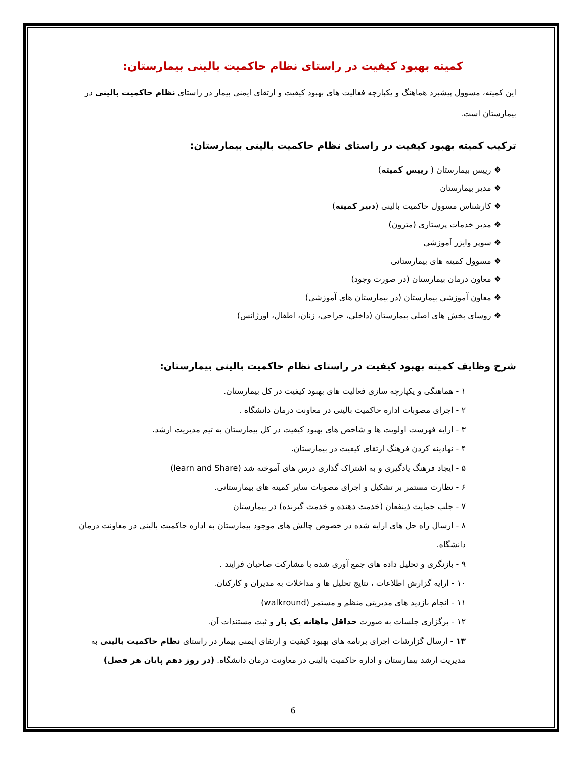کمیته بهبود کیفیت در راستای نظام حاکمیت بالینی بیمارستان:
این کمیته، مسوول پیشبرد هماهنگ و یکپارچه فعالیت های بهبود کیفیت و ارتقای ایمنی بیمار در راستای نظام حاکمیت بالینی در بیمارستان است.
ترکیب کمیته بهبود کیفیت در راستای نظام حاکمیت بالینی بیمارستان:
❖ رییس بیمارستان ( رییس کمیته)
❖ مدیر بیمارستان
❖ کارشناس مسوول حاکمیت بالینی (دبیر کمیته)
❖ مدیر خدمات پرستاری (مترون)
❖ سوپر وایزر آموزشی
❖ مسوول کمیته های بیمارستانی
❖ معاون درمان بیمارستان (در صورت وجود)
❖ معاون آموزشی بیمارستان (در بیمارستان های آموزشی)
❖ روسای بخش های اصلی بیمارستان (داخلی، جراحی، زنان، اطفال، اورژانس)
شرح وظایف کمیته بهبود کیفیت در راستای نظام حاکمیت بالینی بیمارستان:
۱ - هماهنگی و یکپارچه سازی فعالیت های بهبود کیفیت در کل بیمارستان.
۲ - اجرای مصوبات اداره حاکمیت بالینی در معاونت درمان دانشگاه .
۳ - ارایه فهرست اولویت ها و شاخص های بهبود کیفیت در کل بیمارستان به تیم مدیریت ارشد.
۴ - نهادینه کردن فرهنگ ارتقای کیفیت در بیمارستان.
۵ - ایجاد فرهنگ یادگیری و به اشتراک گذاری درس های آموخته شد (learn and Share)
۶ - نظارت مستمر بر تشکیل و اجرای مصوبات سایر کمیته های بیمارستانی.
۷ - جلب حمایت ذینفعان (خدمت دهنده و خدمت گیرنده) در بیمارستان
۸ - ارسال راه حل های ارایه شده در خصوص چالش های موجود بیمارستان به اداره حاکمیت بالینی در معاونت درمان دانشگاه.
۹ - بازنگری و تحلیل داده های جمع آوری شده با مشارکت صاحبان فرایند .
۱۰ - ارایه گزارش اطلاعات ، نتایج تحلیل ها و مداخلات به مدیران و کارکنان.
۱۱ - انجام بازدید های مدیریتی منظم و مستمر (walkround)
۱۲ - برگزاری جلسات به صورت حداقل ماهانه یک بار و ثبت مستندات آن.
۱۳ - ارسال گزارشات اجرای برنامه های بهبود کیفیت و ارتقای ایمنی بیمار در راستای نظام حاکمیت بالینی به مدیریت ارشد بیمارستان و اداره حاکمیت بالینی در معاونت درمان دانشگاه. (در روز دهم پایان هر فصل)
6